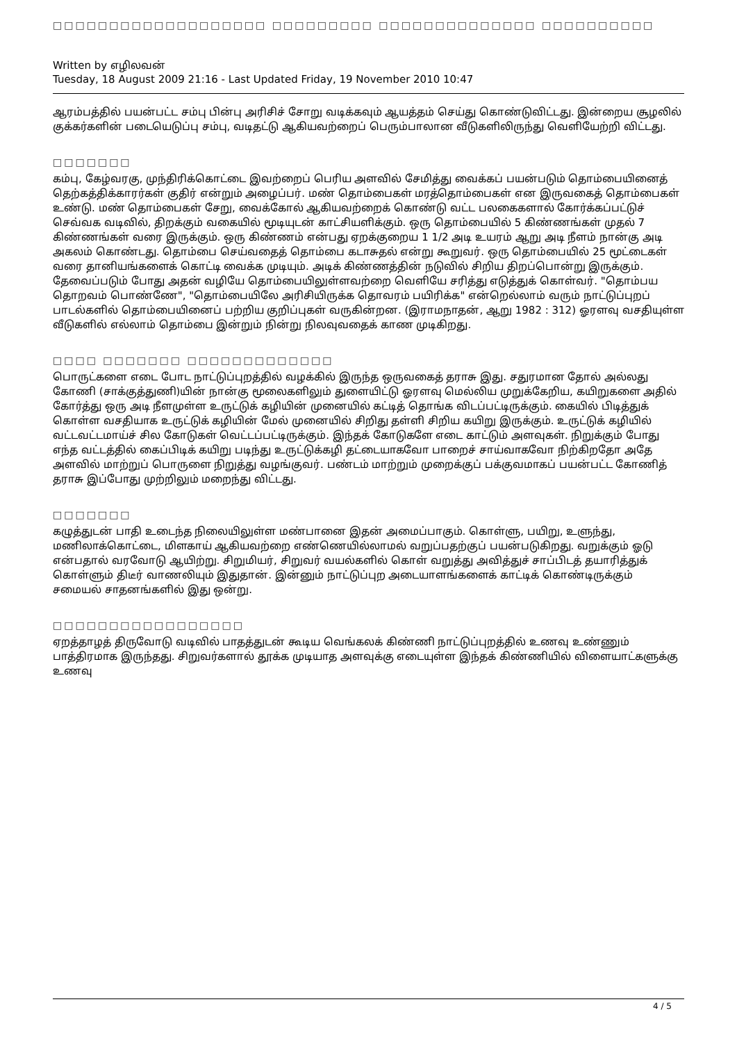□□□□□□□□□□□□□□□□□□□ □□□□□□□□□ □□□□□□□□□□□□□□ □□□□□□□□□□
Written by எழிலவன்
Tuesday, 18 August 2009 21:16 - Last Updated Friday, 19 November 2010 10:47
ஆரம்பத்தில் பயன்பட்ட சம்பு பின்பு அரிசிச் சோறு வடிக்கவும் ஆயத்தம் செய்து கொண்டுவிட்டது. இன்றைய சூழலில் குக்கர்களின் படையெடுப்பு சம்பு, வடிதட்டு ஆகியவற்றைப் பெரும்பாலான வீடுகளிலிருந்து வெளியேற்றி விட்டது.
□□□□□□□
கம்பு, கேழ்வரகு, முந்திரிக்கொட்டை இவற்றைப் பெரிய அளவில் சேமித்து வைக்கப் பயன்படும் தொம்பையினைத் தெற்கத்திக்காரர்கள் குதிர் என்றும் அழைப்பர். மண் தொம்பைகள் மரத்தொம்பைகள் என இருவகைத் தொம்பைகள் உண்டு. மண் தொம்பைகள் சேறு, வைக்கோல் ஆகியவற்றைக் கொண்டு வட்ட பலகைகளால் கோர்க்கப்பட்டுச் செவ்வக வடிவில், திறக்கும் வகையில் மூடியுடன் காட்சியளிக்கும். ஒரு தொம்பையில் 5 கிண்ணங்கள் முதல் 7 கிண்ணங்கள் வரை இருக்கும். ஒரு கிண்ணம் என்பது ஏறக்குறைய 1 1/2 அடி உயரம் ஆறு அடி நீளம் நான்கு அடி அகலம் கொண்டது. தொம்பை செய்வதைத் தொம்பை கடாசுதல் என்று கூறுவர். ஒரு தொம்பையில் 25 மூட்டைகள் வரை தானியங்களைக் கொட்டி வைக்க முடியும். அடிக் கிண்ணத்தின் நடுவில் சிறிய திறப்பொன்று இருக்கும். தேவைப்படும் போது அதன் வழியே தொம்பையிலுள்ளவற்றை வெளியே சரித்து எடுத்துக் கொள்வர். "தொம்பய தொறவம் பொண்ணே", "தொம்பையிலே அரிசியிருக்க தொவரம் பயிரிக்க" என்றெல்லாம் வரும் நாட்டுப்புறப் பாடல்களில் தொம்பையினைப் பற்றிய குறிப்புகள் வருகின்றன. (இராமநாதன், ஆறு 1982 : 312) ஓரளவு வசதியுள்ள வீடுகளில் எல்லாம் தொம்பை இன்றும் நின்று நிலவுவதைக் காண முடிகிறது.
□□□□ □□□□□□□ □□□□□□□□□□□□□
பொருட்களை எடை போட நாட்டுப்புறத்தில் வழக்கில் இருந்த ஒருவகைத் தராசு இது. சதுரமான தோல் அல்லது கோணி (சாக்குத்துணி)யின் நான்கு மூலைகளிலும் துளையிட்டு ஓரளவு மெல்லிய முறுக்கேறிய, கயிறுகளை அதில் கோர்த்து ஒரு அடி நீளமுள்ள உருட்டுக் கழியின் முனையில் கட்டித் தொங்க விடப்பட்டிருக்கும். கையில் பிடித்துக் கொள்ள வசதியாக உருட்டுக் கழியின் மேல் முனையில் சிறிது தள்ளி சிறிய கயிறு இருக்கும். உருட்டுக் கழியில் வட்டவட்டமாய்ச் சில கோடுகள் வெட்டப்பட்டிருக்கும். இந்தக் கோடுகளே எடை காட்டும் அளவுகள். நிறுக்கும் போது எந்த வட்டத்தில் கைப்பிடிக் கயிறு படிந்து உருட்டுக்கழி தட்டையாகவோ பாறைச் சாய்வாகவோ நிற்கிறதோ அதே அளவில் மாற்றுப் பொருளை நிறுத்து வழங்குவர். பண்டம் மாற்றும் முறைக்குப் பக்குவமாகப் பயன்பட்ட கோணித் தராசு இப்போது முற்றிலும் மறைந்து விட்டது.
□□□□□□□
கழுத்துடன் பாதி உடைந்த நிலையிலுள்ள மண்பானை இதன் அமைப்பாகும். கொள்ளு, பயிறு, உளுந்து, மணிலாக்கொட்டை, மிளகாய் ஆகியவற்றை எண்ணெயில்லாமல் வறுப்பதற்குப் பயன்படுகிறது. வறுக்கும் ஓடு என்பதால் வரவோடு ஆயிற்று. சிறுமியர், சிறுவர் வயல்களில் கொள் வறுத்து அவித்துச் சாப்பிடத் தயாரித்துக் கொள்ளும் திடீர் வாணலியும் இதுதான். இன்னும் நாட்டுப்புற அடையாளங்களைக் காட்டிக் கொண்டிருக்கும் சமையல் சாதனங்களில் இது ஒன்று.
□□□□□□□□□□□□□□□□□
ஏறத்தாழத் திருவோடு வடிவில் பாதத்துடன் கூடிய வெங்கலக் கிண்ணி நாட்டுப்புறத்தில் உணவு உண்ணும் பாத்திரமாக இருந்தது. சிறுவர்களால் தூக்க முடியாத அளவுக்கு எடையுள்ள இந்தக் கிண்ணியில் விளையாட்களுக்கு உணவு
4 / 5